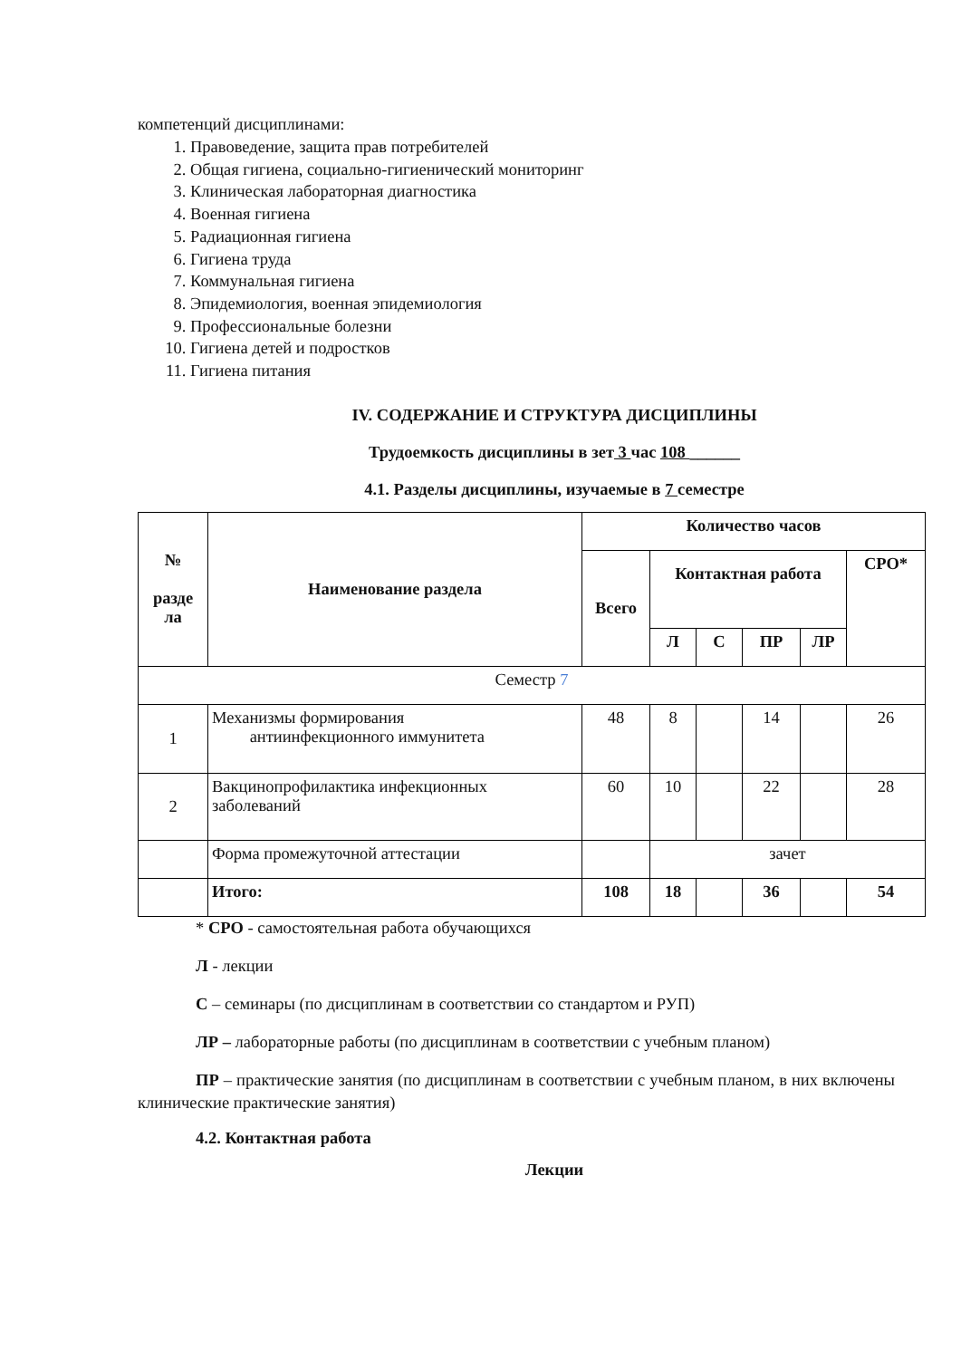компетенций дисциплинами:
1. Правоведение, защита прав потребителей
2. Общая гигиена, социально-гигиенический мониторинг
3. Клиническая лабораторная диагностика
4. Военная гигиена
5. Радиационная гигиена
6. Гигиена труда
7. Коммунальная гигиена
8. Эпидемиология, военная эпидемиология
9. Профессиональные болезни
10. Гигиена детей и подростков
11. Гигиена питания
IV. СОДЕРЖАНИЕ И СТРУКТУРА ДИСЦИПЛИНЫ
Трудоемкость дисциплины в зет 3 час 108 ______
4.1. Разделы дисциплины, изучаемые в 7 семестре
| № разде ла | Наименование раздела | Количество часов | | | | | |
| --- | --- | --- | --- | --- | --- | --- | --- |
| | | Всего | Контактная работа | | | | СРО* |
| | | | Л | С | ПР | ЛР | |
| Семестр 7 | | | | | | | |
| 1 | Механизмы формирования антиинфекционного иммунитета | 48 | 8 | | 14 | | 26 |
| 2 | Вакцинопрофилактика инфекционных заболеваний | 60 | 10 | | 22 | | 28 |
| | Форма промежуточной аттестации | | зачет | | | | |
| | Итого: | 108 | 18 | | 36 | | 54 |
* СРО - самостоятельная работа обучающихся
Л - лекции
С – семинары (по дисциплинам в соответствии со стандартом и РУП)
ЛР – лабораторные работы (по дисциплинам в соответствии с учебным планом)
ПР – практические занятия (по дисциплинам в соответствии с учебным планом, в них включены клинические практические занятия)
4.2. Контактная работа
Лекции